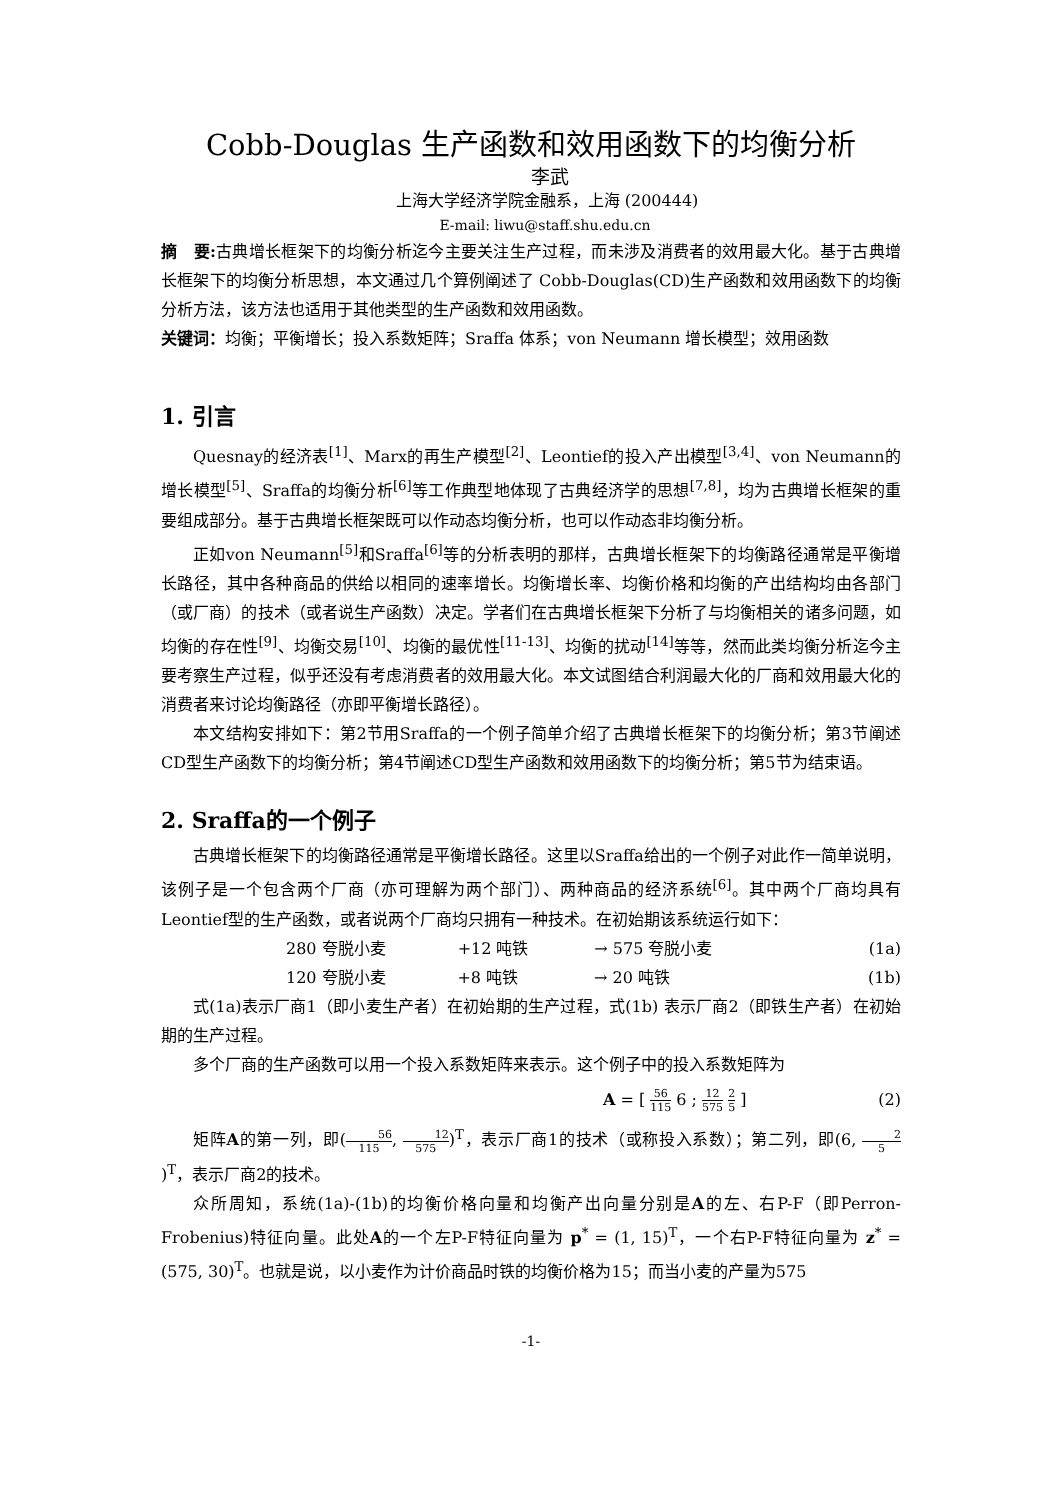Cobb-Douglas 生产函数和效用函数下的均衡分析
李武
上海大学经济学院金融系，上海 (200444)
E-mail: liwu@staff.shu.edu.cn
摘　要: 古典增长框架下的均衡分析迄今主要关注生产过程，而未涉及消费者的效用最大化。基于古典增长框架下的均衡分析思想，本文通过几个算例阐述了 Cobb-Douglas(CD)生产函数和效用函数下的均衡分析方法，该方法也适用于其他类型的生产函数和效用函数。
关键词：均衡；平衡增长；投入系数矩阵；Sraffa 体系；von Neumann 增长模型；效用函数
1. 引言
Quesnay的经济表<sup>[1]</sup>、Marx的再生产模型<sup>[2]</sup>、Leontief的投入产出模型<sup>[3,4]</sup>、von Neumann的增长模型<sup>[5]</sup>、Sraffa的均衡分析<sup>[6]</sup>等工作典型地体现了古典经济学的思想<sup>[7,8]</sup>，均为古典增长框架的重要组成部分。基于古典增长框架既可以作动态均衡分析，也可以作动态非均衡分析。
正如von Neumann<sup>[5]</sup>和Sraffa<sup>[6]</sup>等的分析表明的那样，古典增长框架下的均衡路径通常是平衡增长路径，其中各种商品的供给以相同的速率增长。均衡增长率、均衡价格和均衡的产出结构均由各部门（或厂商）的技术（或者说生产函数）决定。学者们在古典增长框架下分析了与均衡相关的诸多问题，如均衡的存在性<sup>[9]</sup>、均衡交易<sup>[10]</sup>、均衡的最优性<sup>[11-13]</sup>、均衡的扰动<sup>[14]</sup>等等，然而此类均衡分析迄今主要考察生产过程，似乎还没有考虑消费者的效用最大化。本文试图结合利润最大化的厂商和效用最大化的消费者来讨论均衡路径（亦即平衡增长路径）。
本文结构安排如下：第2节用Sraffa的一个例子简单介绍了古典增长框架下的均衡分析；第3节阐述CD型生产函数下的均衡分析；第4节阐述CD型生产函数和效用函数下的均衡分析；第5节为结束语。
2. Sraffa的一个例子
古典增长框架下的均衡路径通常是平衡增长路径。这里以Sraffa给出的一个例子对此作一简单说明，该例子是一个包含两个厂商（亦可理解为两个部门）、两种商品的经济系统<sup>[6]</sup>。其中两个厂商均具有Leontief型的生产函数，或者说两个厂商均只拥有一种技术。在初始期该系统运行如下：
280 夸脱小麦 +12 吨铁 → 575 夸脱小麦 (1a)
120 夸脱小麦 +8 吨铁 → 20 吨铁 (1b)
式(1a)表示厂商1（即小麦生产者）在初始期的生产过程，式(1b) 表示厂商2（即铁生产者）在初始期的生产过程。
多个厂商的生产函数可以用一个投入系数矩阵来表示。这个例子中的投入系数矩阵为
A = [ 56 115 6 ; 12 575 2 5 ] (2)
矩阵A的第一列，即(56 115, 12 575)<sup>T</sup>，表示厂商1的技术（或称投入系数）；第二列，即(6, 2 5)<sup>T</sup>，表示厂商2的技术。
众所周知，系统(1a)-(1b)的均衡价格向量和均衡产出向量分别是A的左、右P-F（即Perron-Frobenius)特征向量。此处A的一个左P-F特征向量为 p<sup>*</sup> = (1, 15)<sup>T</sup>，一个右P-F特征向量为 z<sup>*</sup> = (575, 30)<sup>T</sup>。也就是说，以小麦作为计价商品时铁的均衡价格为15；而当小麦的产量为575
-1-